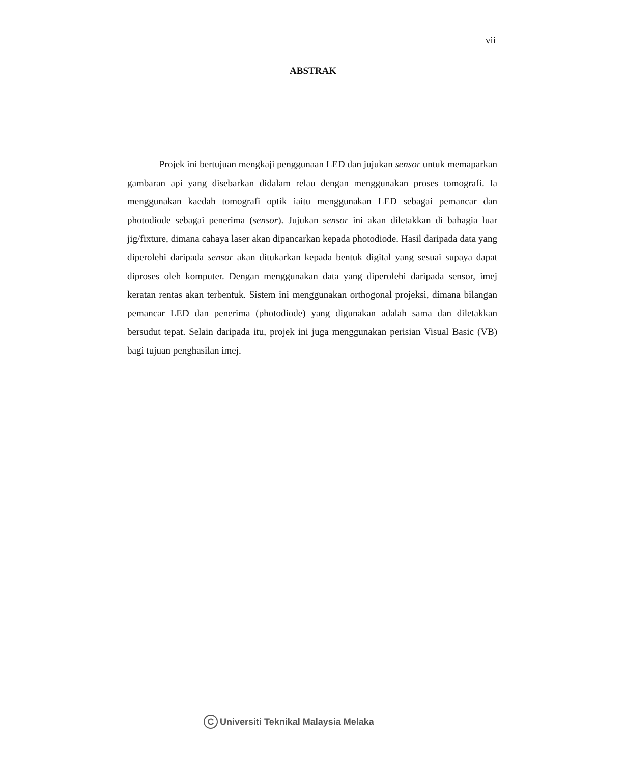vii
ABSTRAK
Projek ini bertujuan mengkaji penggunaan LED dan jujukan sensor untuk memaparkan gambaran api yang disebarkan didalam relau dengan menggunakan proses tomografi. Ia menggunakan kaedah tomografi optik iaitu menggunakan LED sebagai pemancar dan photodiode sebagai penerima (sensor). Jujukan sensor ini akan diletakkan di bahagia luar jig/fixture, dimana cahaya laser akan dipancarkan kepada photodiode. Hasil daripada data yang diperolehi daripada sensor akan ditukarkan kepada bentuk digital yang sesuai supaya dapat diproses oleh komputer. Dengan menggunakan data yang diperolehi daripada sensor, imej keratan rentas akan terbentuk. Sistem ini menggunakan orthogonal projeksi, dimana bilangan pemancar LED dan penerima (photodiode) yang digunakan adalah sama dan diletakkan bersudut tepat. Selain daripada itu, projek ini juga menggunakan perisian Visual Basic (VB) bagi tujuan penghasilan imej.
C Universiti Teknikal Malaysia Melaka